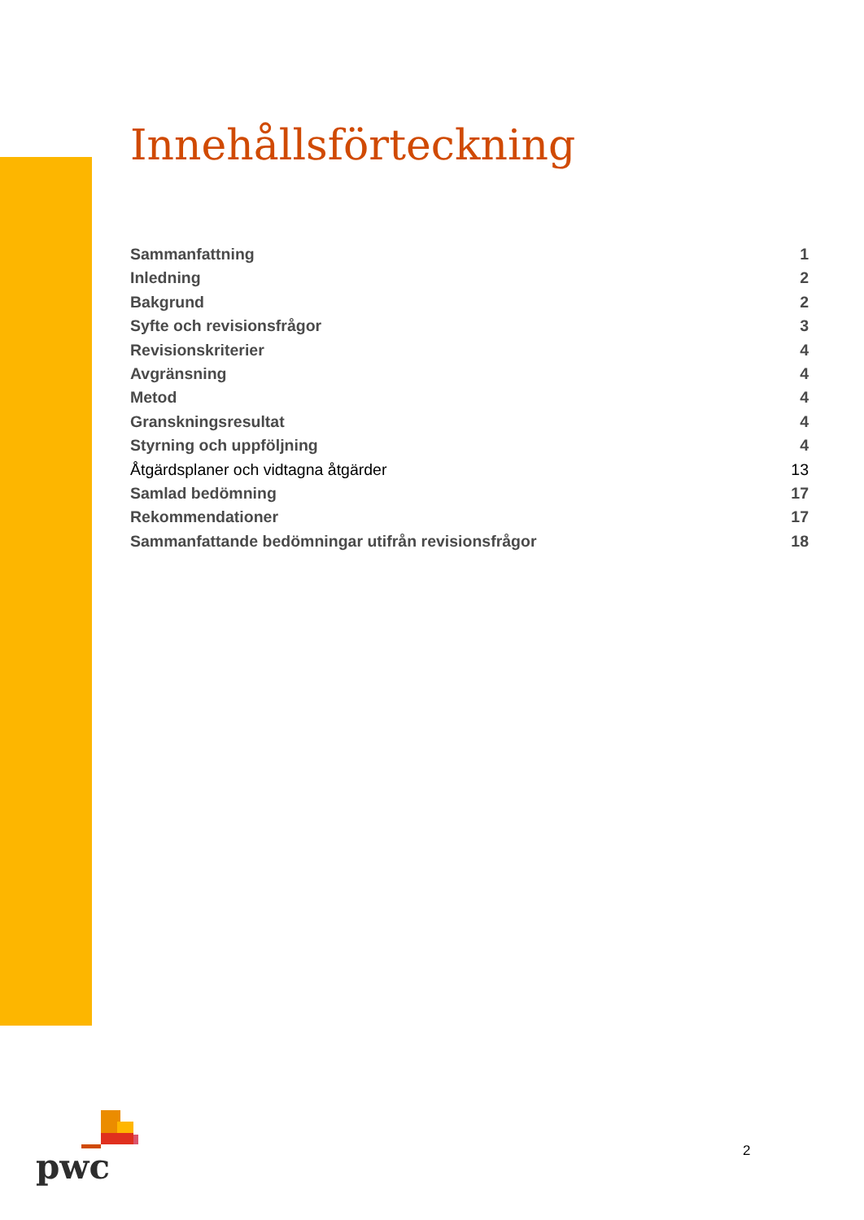Innehållsförteckning
Sammanfattning 1
Inledning 2
Bakgrund 2
Syfte och revisionsfrågor 3
Revisionskriterier 4
Avgränsning 4
Metod 4
Granskningsresultat 4
Styrning och uppföljning 4
Åtgärdsplaner och vidtagna åtgärder 13
Samlad bedömning 17
Rekommendationer 17
Sammanfattande bedömningar utifrån revisionsfrågor 18
pwc 2